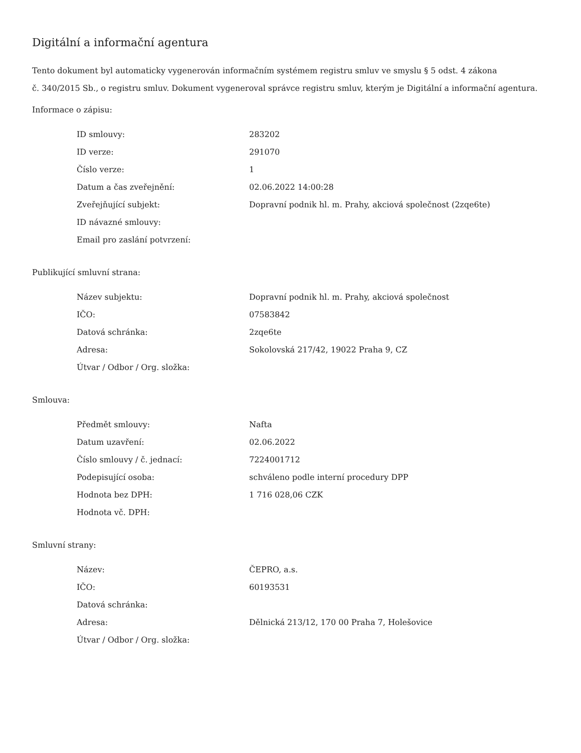Digitální a informační agentura
Tento dokument byl automaticky vygenerován informačním systémem registru smluv ve smyslu § 5 odst. 4 zákona
č. 340/2015 Sb., o registru smluv. Dokument vygeneroval správce registru smluv, kterým je Digitální a informační agentura.
Informace o zápisu:
| ID smlouvy: | 283202 |
| ID verze: | 291070 |
| Číslo verze: | 1 |
| Datum a čas zveřejnění: | 02.06.2022 14:00:28 |
| Zveřejňující subjekt: | Dopravní podnik hl. m. Prahy, akciová společnost (2zqe6te) |
| ID návazné smlouvy: | |
| Email pro zaslání potvrzení: | |
Publikující smluvní strana:
| Název subjektu: | Dopravní podnik hl. m. Prahy, akciová společnost |
| IČO: | 07583842 |
| Datová schránka: | 2zqe6te |
| Adresa: | Sokolovská 217/42, 19022 Praha 9, CZ |
| Útvar / Odbor / Org. složka: | |
Smlouva:
| Předmět smlouvy: | Nafta |
| Datum uzavření: | 02.06.2022 |
| Číslo smlouvy / č. jednací: | 7224001712 |
| Podepisující osoba: | schváleno podle interní procedury DPP |
| Hodnota bez DPH: | 1 716 028,06 CZK |
| Hodnota vč. DPH: | |
Smluvní strany:
| Název: | ČEPRO, a.s. |
| IČO: | 60193531 |
| Datová schránka: | |
| Adresa: | Dělnická 213/12, 170 00 Praha 7, Holešovice |
| Útvar / Odbor / Org. složka: | |